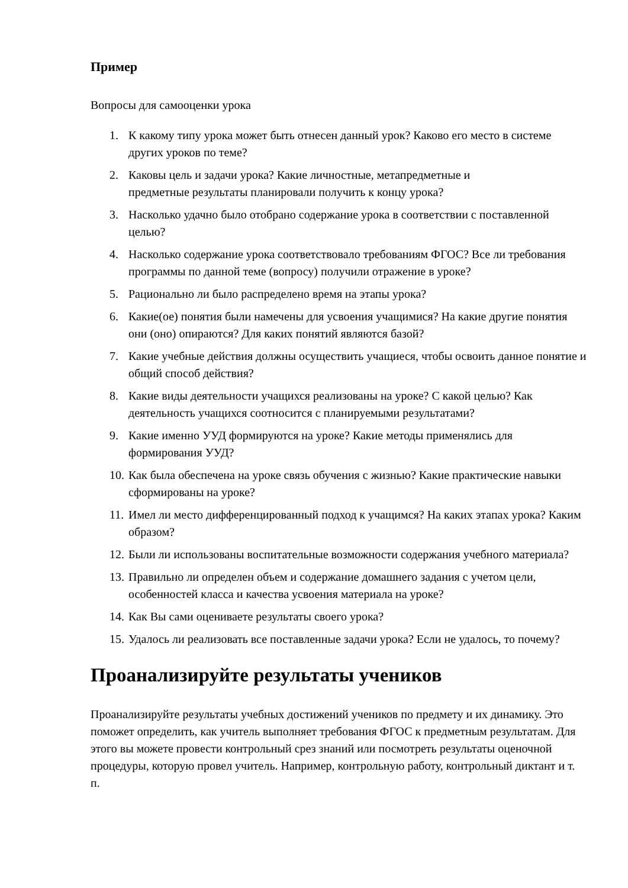Пример
Вопросы для самооценки урока
1. К какому типу урока может быть отнесен данный урок? Каково его место в системе других уроков по теме?
2. Каковы цель и задачи урока? Какие личностные, метапредметные и
предметные результаты планировали получить к концу урока?
3. Насколько удачно было отобрано содержание урока в соответствии с поставленной целью?
4. Насколько содержание урока соответствовало требованиям ФГОС? Все ли требования программы по данной теме (вопросу) получили отражение в уроке?
5. Рационально ли было распределено время на этапы урока?
6. Какие(ое) понятия были намечены для усвоения учащимися? На какие другие понятия они (оно) опираются? Для каких понятий являются базой?
7. Какие учебные действия должны осуществить учащиеся, чтобы освоить данное понятие и общий способ действия?
8. Какие виды деятельности учащихся реализованы на уроке? С какой целью? Как деятельность учащихся соотносится с планируемыми результатами?
9. Какие именно УУД формируются на уроке? Какие методы применялись для формирования УУД?
10. Как была обеспечена на уроке связь обучения с жизнью? Какие практические навыки сформированы на уроке?
11. Имел ли место дифференцированный подход к учащимся? На каких этапах урока? Каким образом?
12. Были ли использованы воспитательные возможности содержания учебного материала?
13. Правильно ли определен объем и содержание домашнего задания с учетом цели, особенностей класса и качества усвоения материала на уроке?
14. Как Вы сами оцениваете результаты своего урока?
15. Удалось ли реализовать все поставленные задачи урока? Если не удалось, то почему?
Проанализируйте результаты учеников
Проанализируйте результаты учебных достижений учеников по предмету и их динамику. Это поможет определить, как учитель выполняет требования ФГОС к предметным результатам. Для этого вы можете провести контрольный срез знаний или посмотреть результаты оценочной процедуры, которую провел учитель. Например, контрольную работу, контрольный диктант и т. п.